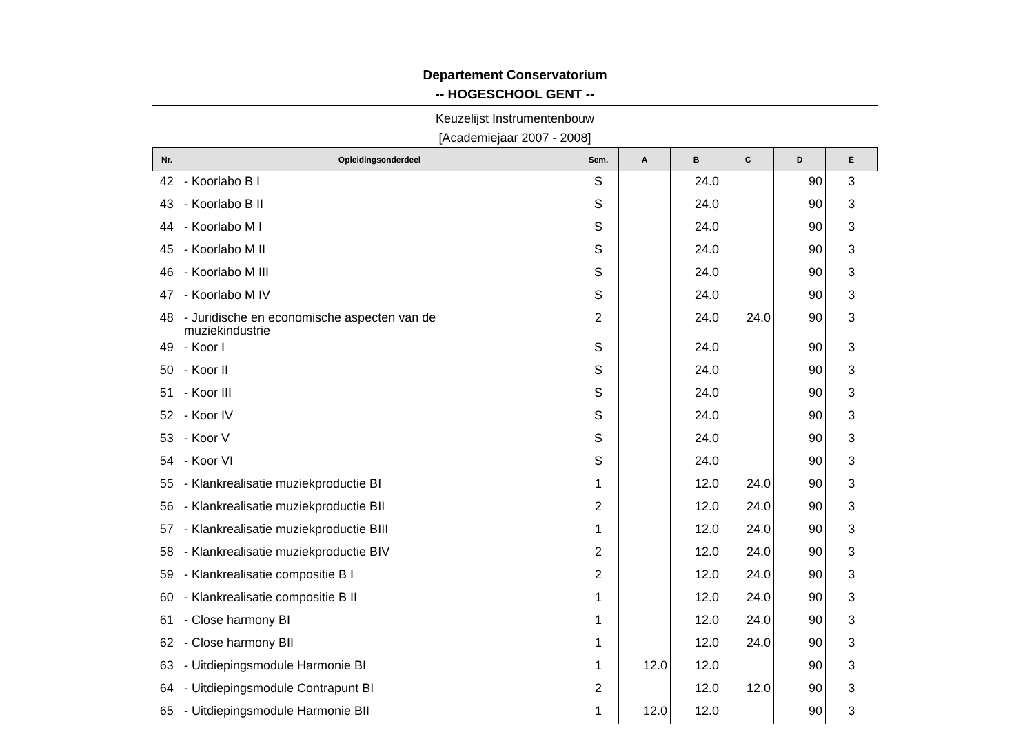Departement Conservatorium
-- HOGESCHOOL GENT --
Keuzelijst Instrumentenbouw
[Academiejaar 2007 - 2008]
| Nr. | Opleidingsonderdeel | Sem. | A | B | C | D | E |
| --- | --- | --- | --- | --- | --- | --- | --- |
| 42 | - Koorlabo B I | S | | 24.0 | | 90 | 3 |
| 43 | - Koorlabo B II | S | | 24.0 | | 90 | 3 |
| 44 | - Koorlabo M I | S | | 24.0 | | 90 | 3 |
| 45 | - Koorlabo M II | S | | 24.0 | | 90 | 3 |
| 46 | - Koorlabo M III | S | | 24.0 | | 90 | 3 |
| 47 | - Koorlabo M IV | S | | 24.0 | | 90 | 3 |
| 48 | - Juridische en economische aspecten van de muziekindustrie | 2 | | 24.0 | 24.0 | 90 | 3 |
| 49 | - Koor I | S | | 24.0 | | 90 | 3 |
| 50 | - Koor II | S | | 24.0 | | 90 | 3 |
| 51 | - Koor III | S | | 24.0 | | 90 | 3 |
| 52 | - Koor IV | S | | 24.0 | | 90 | 3 |
| 53 | - Koor V | S | | 24.0 | | 90 | 3 |
| 54 | - Koor VI | S | | 24.0 | | 90 | 3 |
| 55 | - Klankrealisatie muziekproductie BI | 1 | | 12.0 | 24.0 | 90 | 3 |
| 56 | - Klankrealisatie muziekproductie BII | 2 | | 12.0 | 24.0 | 90 | 3 |
| 57 | - Klankrealisatie muziekproductie BIII | 1 | | 12.0 | 24.0 | 90 | 3 |
| 58 | - Klankrealisatie muziekproductie BIV | 2 | | 12.0 | 24.0 | 90 | 3 |
| 59 | - Klankrealisatie compositie B I | 2 | | 12.0 | 24.0 | 90 | 3 |
| 60 | - Klankrealisatie compositie B II | 1 | | 12.0 | 24.0 | 90 | 3 |
| 61 | - Close harmony BI | 1 | | 12.0 | 24.0 | 90 | 3 |
| 62 | - Close harmony BII | 1 | | 12.0 | 24.0 | 90 | 3 |
| 63 | - Uitdiepingsmodule Harmonie BI | 1 | 12.0 | 12.0 | | 90 | 3 |
| 64 | - Uitdiepingsmodule Contrapunt BI | 2 | | 12.0 | 12.0 | 90 | 3 |
| 65 | - Uitdiepingsmodule Harmonie BII | 1 | 12.0 | 12.0 | | 90 | 3 |